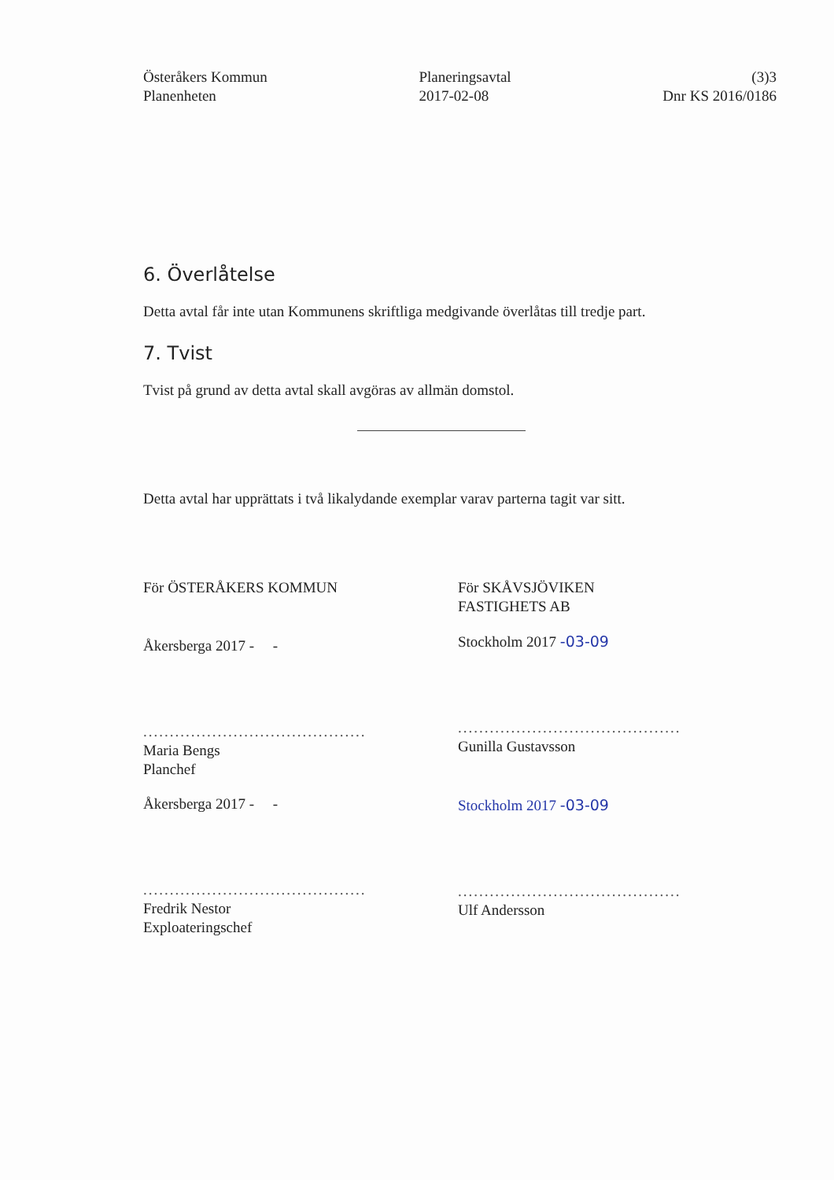Österåkers Kommun
Planenheten
Planeringsavtal
2017-02-08
(3)3
Dnr KS 2016/0186
6. Överlåtelse
Detta avtal får inte utan Kommunens skriftliga medgivande överlåtas till tredje part.
7. Tvist
Tvist på grund av detta avtal skall avgöras av allmän domstol.
Detta avtal har upprättats i två likalydande exemplar varav parterna tagit var sitt.
För ÖSTERÅKERS KOMMUN
Åkersberga 2017 - -
..........................................
Maria Bengs
Planchef
Åkersberga 2017 - -
..........................................
Fredrik Nestor
Exploateringschef
För SKÅVSJÖVIKEN
FASTIGHETS AB
Stockholm 2017 -03-09
..........................................
Gunilla Gustavsson
Stockholm 2017 -03-09
..........................................
Ulf Andersson